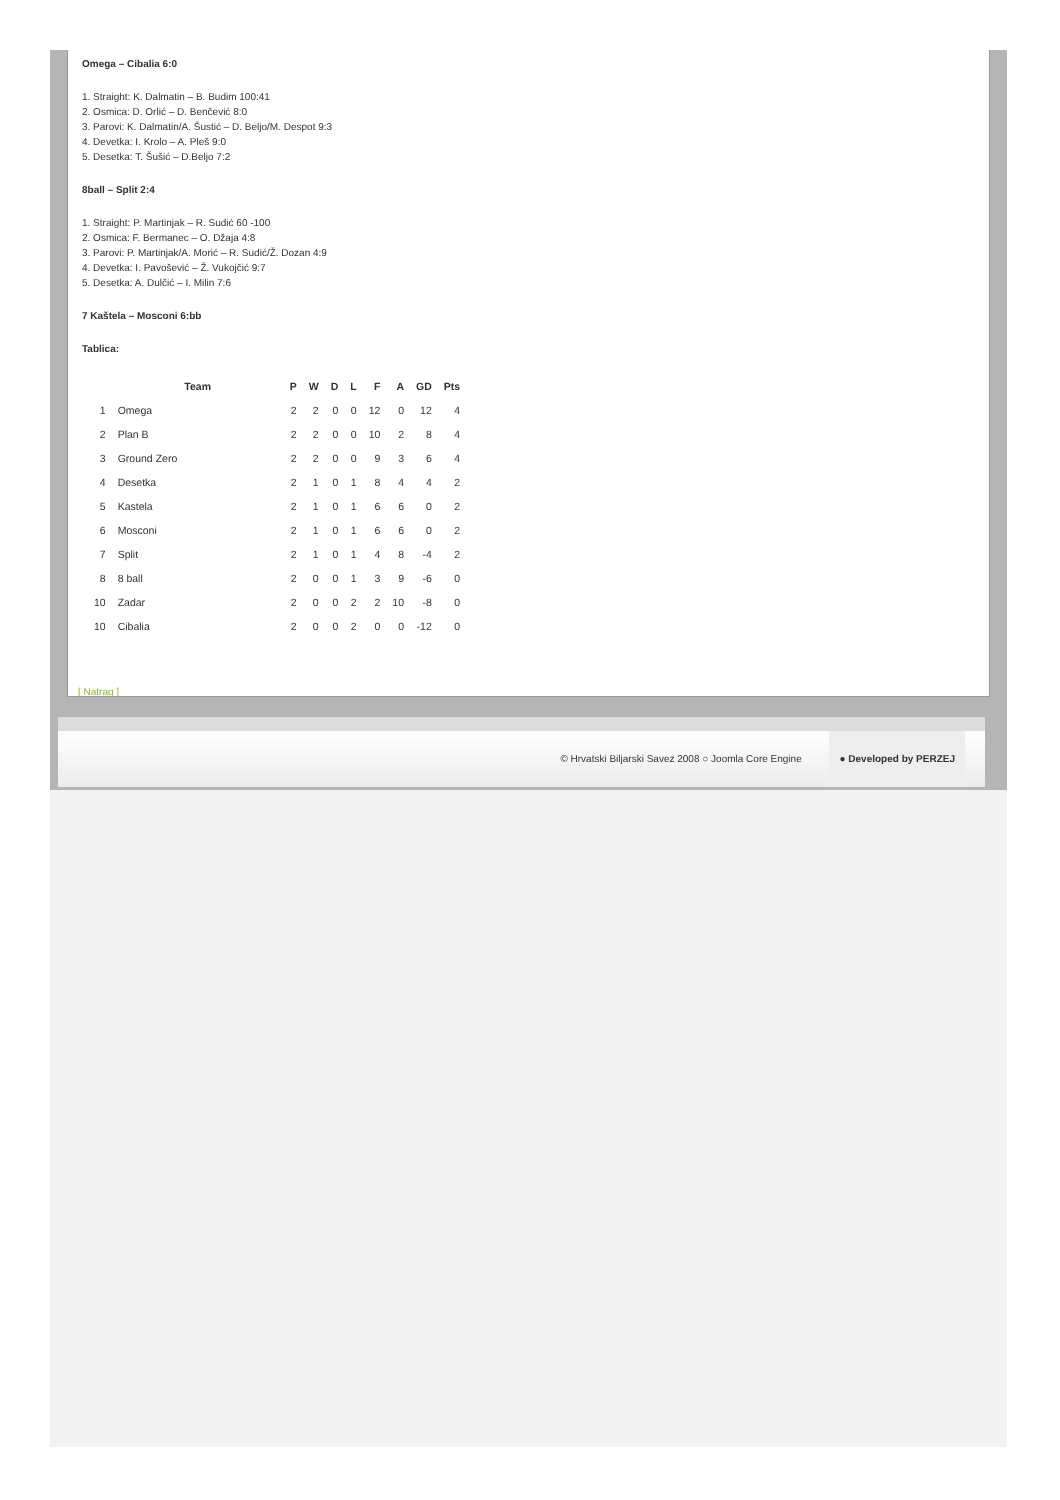Omega – Cibalia 6:0
1. Straight: K. Dalmatin – B. Budim 100:41
2. Osmica: D. Orlić – D. Benčević 8:0
3. Parovi: K. Dalmatin/A. Šustić – D. Beljo/M. Despot 9:3
4. Devetka: I. Krolo – A. Pleš 9:0
5. Desetka: T. Šušić – D.Beljo 7:2
8ball – Split 2:4
1. Straight: P. Martinjak – R. Sudić 60 -100
2. Osmica: F. Bermanec – O. Džaja 4:8
3. Parovi: P. Martinjak/A. Morić – R. Sudić/Ž. Dozan 4:9
4. Devetka: I. Pavošević – Ž. Vukojčić 9:7
5. Desetka: A. Dulčić – I. Milin 7:6
7 Kaštela – Mosconi 6:bb
Tablica:
| | Team | P | W | D | L | F | A | GD | Pts |
| --- | --- | --- | --- | --- | --- | --- | --- | --- | --- |
| 1 | Omega | 2 | 2 | 0 | 0 | 12 | 0 | 12 | 4 |
| 2 | Plan B | 2 | 2 | 0 | 0 | 10 | 2 | 8 | 4 |
| 3 | Ground Zero | 2 | 2 | 0 | 0 | 9 | 3 | 6 | 4 |
| 4 | Desetka | 2 | 1 | 0 | 1 | 8 | 4 | 4 | 2 |
| 5 | Kastela | 2 | 1 | 0 | 1 | 6 | 6 | 0 | 2 |
| 6 | Mosconi | 2 | 1 | 0 | 1 | 6 | 6 | 0 | 2 |
| 7 | Split | 2 | 1 | 0 | 1 | 4 | 8 | -4 | 2 |
| 8 | 8 ball | 2 | 0 | 0 | 1 | 3 | 9 | -6 | 0 |
| 10 | Zadar | 2 | 0 | 0 | 2 | 2 | 10 | -8 | 0 |
| 10 | Cibalia | 2 | 0 | 0 | 2 | 0 | 0 | -12 | 0 |
[ Natrag ]
© Hrvatski Biljarski Savez 2008 ○ Joomla Core Engine ● Developed by PERZEJ